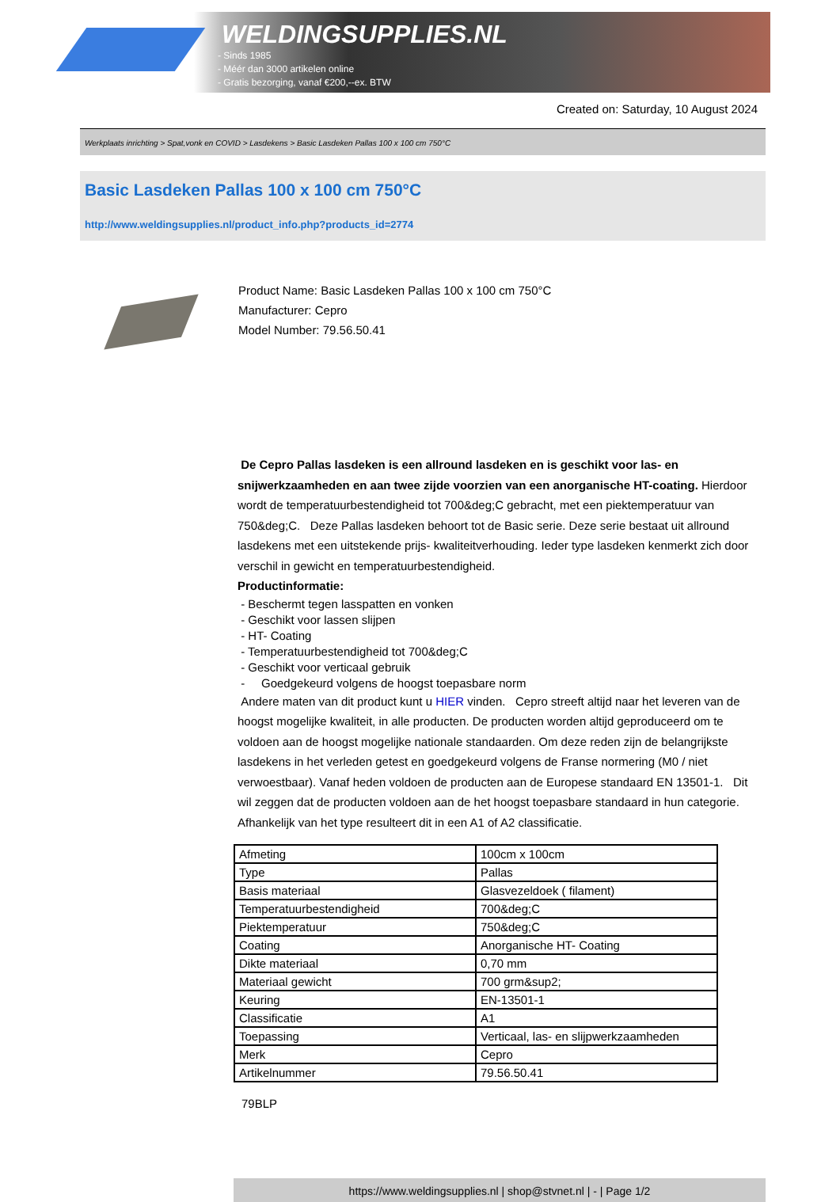WELDINGSUPPLIES.NL
- Sinds 1985
- Méér dan 3000 artikelen online
- Gratis bezorging, vanaf €200,--ex. BTW
Created on: Saturday, 10 August 2024
Werkplaats inrichting > Spat,vonk en COVID > Lasdekens > Basic Lasdeken Pallas 100 x 100 cm 750°C
Basic Lasdeken Pallas 100 x 100 cm 750°C
http://www.weldingsupplies.nl/product_info.php?products_id=2774
Product Name: Basic Lasdeken Pallas 100 x 100 cm 750°C
Manufacturer: Cepro
Model Number: 79.56.50.41
De Cepro Pallas lasdeken is een allround lasdeken en is geschikt voor las- en snijwerkzaamheden en aan twee zijde voorzien van een anorganische HT-coating. Hierdoor wordt de temperatuurbestendigheid tot 700&deg;C gebracht, met een piektemperatuur van 750&deg;C. Deze Pallas lasdeken behoort tot de Basic serie. Deze serie bestaat uit allround lasdekens met een uitstekende prijs- kwaliteitverhouding. Ieder type lasdeken kenmerkt zich door verschil in gewicht en temperatuurbestendigheid.
Productinformatie:
- Beschermt tegen lasspatten en vonken
- Geschikt voor lassen slijpen
- HT- Coating
- Temperatuurbestendigheid tot 700&deg;C
- Geschikt voor verticaal gebruik
- Goedgekeurd volgens de hoogst toepasbare norm
Andere maten van dit product kunt u HIER vinden. Cepro streeft altijd naar het leveren van de hoogst mogelijke kwaliteit, in alle producten. De producten worden altijd geproduceerd om te voldoen aan de hoogst mogelijke nationale standaarden. Om deze reden zijn de belangrijkste lasdekens in het verleden getest en goedgekeurd volgens de Franse normering (M0 / niet verwoestbaar). Vanaf heden voldoen de producten aan de Europese standaard EN 13501-1. Dit wil zeggen dat de producten voldoen aan de het hoogst toepasbare standaard in hun categorie. Afhankelijk van het type resulteert dit in een A1 of A2 classificatie.
| Afmeting | 100cm x 100cm |
| Type | Pallas |
| Basis materiaal | Glasvezeldoek ( filament) |
| Temperatuurbestendigheid | 700&deg;C |
| Piektemperatuur | 750&deg;C |
| Coating | Anorganische HT- Coating |
| Dikte materiaal | 0,70 mm |
| Materiaal gewicht | 700 grm&sup2; |
| Keuring | EN-13501-1 |
| Classificatie | A1 |
| Toepassing | Verticaal, las- en slijpwerkzaamheden |
| Merk | Cepro |
| Artikelnummer | 79.56.50.41 |
79BLP
https://www.weldingsupplies.nl | shop@stvnet.nl | - | Page 1/2